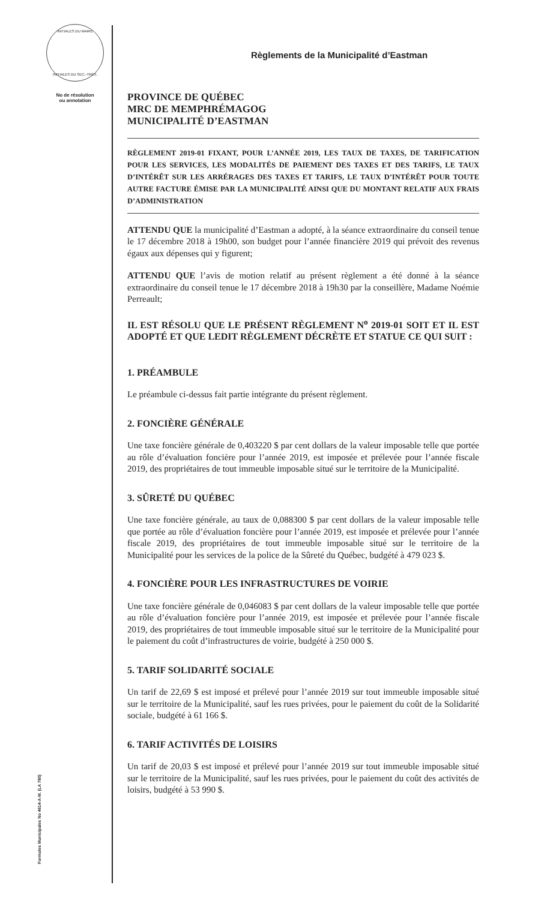INITIALES DU MAIRE
INITIALES DU SEC.-TRÉS.
No de résolution
ou annotation
Formules Municipales No 4614-A-M. (LA 780)
Règlements de la Municipalité d’Eastman
PROVINCE DE QUÉBEC
MRC DE MEMPHRÉMAGOG
MUNICIPALITÉ D’EASTMAN
RÈGLEMENT 2019-01 FIXANT, POUR L’ANNÉE 2019, LES TAUX DE TAXES, DE TARIFICATION POUR LES SERVICES, LES MODALITÉS DE PAIEMENT DES TAXES ET DES TARIFS, LE TAUX D’INTÉRÊT SUR LES ARRÉRAGES DES TAXES ET TARIFS, LE TAUX D’INTÉRÊT POUR TOUTE AUTRE FACTURE ÉMISE PAR LA MUNICIPALITÉ AINSI QUE DU MONTANT RELATIF AUX FRAIS D’ADMINISTRATION
ATTENDU QUE la municipalité d’Eastman a adopté, à la séance extraordinaire du conseil tenue le 17 décembre 2018 à 19h00, son budget pour l’année financière 2019 qui prévoit des revenus égaux aux dépenses qui y figurent;
ATTENDU QUE l’avis de motion relatif au présent règlement a été donné à la séance extraordinaire du conseil tenue le 17 décembre 2018 à 19h30 par la conseillère, Madame Noémie Perreault;
IL EST RÉSOLU QUE LE PRÉSENT RÈGLEMENT N<sup>o</sup> 2019-01 SOIT ET IL EST ADOPTÉ ET QUE LEDIT RÈGLEMENT DÉCRÈTE ET STATUE CE QUI SUIT :
1. PRÉAMBULE
Le préambule ci-dessus fait partie intégrante du présent règlement.
2. FONCIÈRE GÉNÉRALE
Une taxe foncière générale de 0,403220 $ par cent dollars de la valeur imposable telle que portée au rôle d’évaluation foncière pour l’année 2019, est imposée et prélevée pour l’année fiscale 2019, des propriétaires de tout immeuble imposable situé sur le territoire de la Municipalité.
3. SÛRETÉ DU QUÉBEC
Une taxe foncière générale, au taux de 0,088300 $ par cent dollars de la valeur imposable telle que portée au rôle d’évaluation foncière pour l’année 2019, est imposée et prélevée pour l’année fiscale 2019, des propriétaires de tout immeuble imposable situé sur le territoire de la Municipalité pour les services de la police de la Sûreté du Québec, budgété à 479 023 $.
4. FONCIÈRE POUR LES INFRASTRUCTURES DE VOIRIE
Une taxe foncière générale de 0,046083 $ par cent dollars de la valeur imposable telle que portée au rôle d’évaluation foncière pour l’année 2019, est imposée et prélevée pour l’année fiscale 2019, des propriétaires de tout immeuble imposable situé sur le territoire de la Municipalité pour le paiement du coût d’infrastructures de voirie, budgété à 250 000 $.
5. TARIF SOLIDARITÉ SOCIALE
Un tarif de 22,69 $ est imposé et prélevé pour l’année 2019 sur tout immeuble imposable situé sur le territoire de la Municipalité, sauf les rues privées, pour le paiement du coût de la Solidarité sociale, budgété à 61 166 $.
6. TARIF ACTIVITÉS DE LOISIRS
Un tarif de 20,03 $ est imposé et prélevé pour l’année 2019 sur tout immeuble imposable situé sur le territoire de la Municipalité, sauf les rues privées, pour le paiement du coût des activités de loisirs, budgété à 53 990 $.